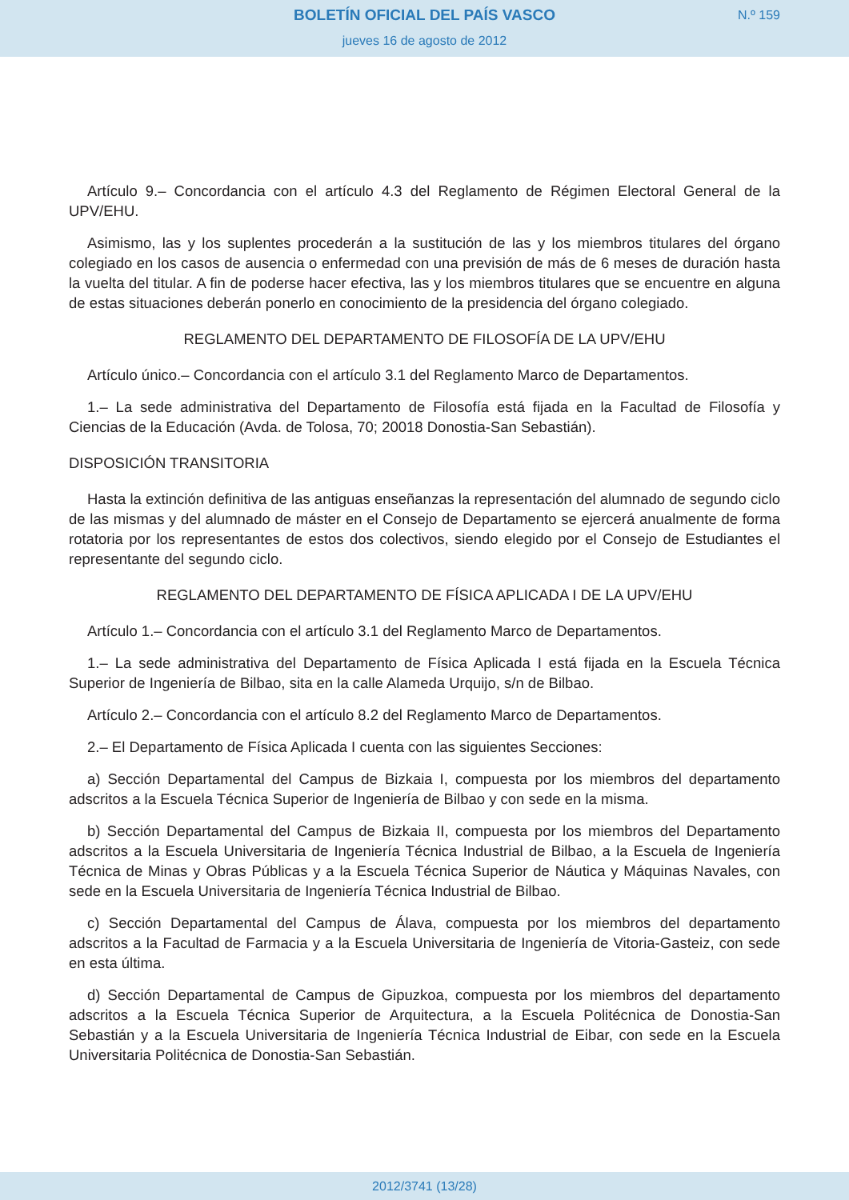BOLETÍN OFICIAL DEL PAÍS VASCO
N.º 159
jueves 16 de agosto de 2012
Artículo 9.– Concordancia con el artículo 4.3 del Reglamento de Régimen Electoral General de la UPV/EHU.
Asimismo, las y los suplentes procederán a la sustitución de las y los miembros titulares del órgano colegiado en los casos de ausencia o enfermedad con una previsión de más de 6 meses de duración hasta la vuelta del titular. A fin de poderse hacer efectiva, las y los miembros titulares que se encuentre en alguna de estas situaciones deberán ponerlo en conocimiento de la presidencia del órgano colegiado.
REGLAMENTO DEL DEPARTAMENTO DE FILOSOFÍA DE LA UPV/EHU
Artículo único.– Concordancia con el artículo 3.1 del Reglamento Marco de Departamentos.
1.– La sede administrativa del Departamento de Filosofía está fijada en la Facultad de Filosofía y Ciencias de la Educación (Avda. de Tolosa, 70; 20018 Donostia-San Sebastián).
DISPOSICIÓN TRANSITORIA
Hasta la extinción definitiva de las antiguas enseñanzas la representación del alumnado de segundo ciclo de las mismas y del alumnado de máster en el Consejo de Departamento se ejercerá anualmente de forma rotatoria por los representantes de estos dos colectivos, siendo elegido por el Consejo de Estudiantes el representante del segundo ciclo.
REGLAMENTO DEL DEPARTAMENTO DE FÍSICA APLICADA I DE LA UPV/EHU
Artículo 1.– Concordancia con el artículo 3.1 del Reglamento Marco de Departamentos.
1.– La sede administrativa del Departamento de Física Aplicada I está fijada en la Escuela Técnica Superior de Ingeniería de Bilbao, sita en la calle Alameda Urquijo, s/n de Bilbao.
Artículo 2.– Concordancia con el artículo 8.2 del Reglamento Marco de Departamentos.
2.– El Departamento de Física Aplicada I cuenta con las siguientes Secciones:
a) Sección Departamental del Campus de Bizkaia I, compuesta por los miembros del departamento adscritos a la Escuela Técnica Superior de Ingeniería de Bilbao y con sede en la misma.
b) Sección Departamental del Campus de Bizkaia II, compuesta por los miembros del Departamento adscritos a la Escuela Universitaria de Ingeniería Técnica Industrial de Bilbao, a la Escuela de Ingeniería Técnica de Minas y Obras Públicas y a la Escuela Técnica Superior de Náutica y Máquinas Navales, con sede en la Escuela Universitaria de Ingeniería Técnica Industrial de Bilbao.
c) Sección Departamental del Campus de Álava, compuesta por los miembros del departamento adscritos a la Facultad de Farmacia y a la Escuela Universitaria de Ingeniería de Vitoria-Gasteiz, con sede en esta última.
d) Sección Departamental de Campus de Gipuzkoa, compuesta por los miembros del departamento adscritos a la Escuela Técnica Superior de Arquitectura, a la Escuela Politécnica de Donostia-San Sebastián y a la Escuela Universitaria de Ingeniería Técnica Industrial de Eibar, con sede en la Escuela Universitaria Politécnica de Donostia-San Sebastián.
2012/3741 (13/28)